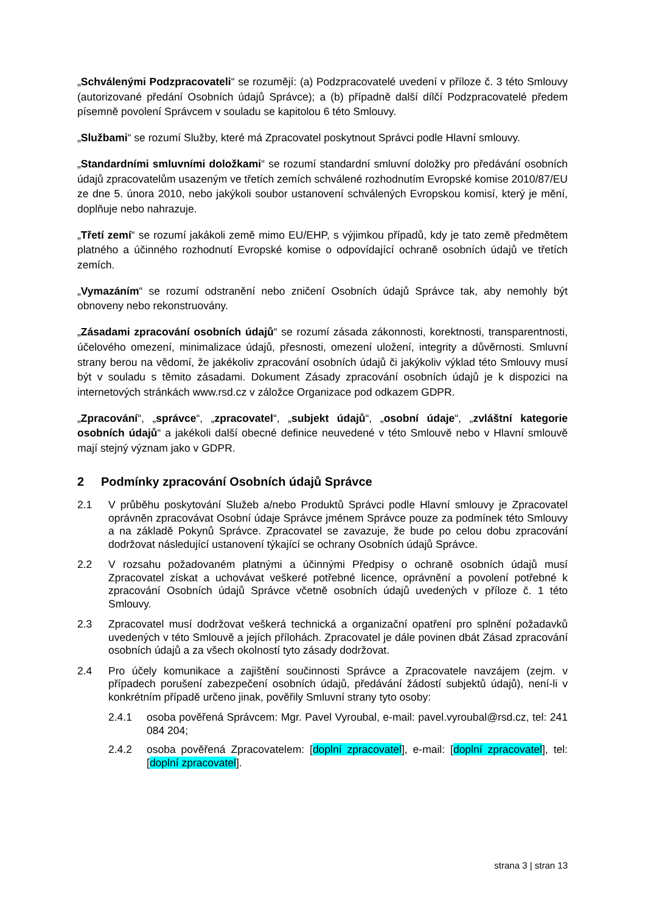„Schválenými Podzpracovateli“ se rozumějí: (a) Podzpracovatelé uvedení v příloze č. 3 této Smlouvy (autorizované předání Osobních údajů Správce); a (b) případně další dílčí Podzpracovatelé předem písemně povolení Správcem v souladu se kapitolou 6 této Smlouvy.
„Službami“ se rozumí Služby, které má Zpracovatel poskytnout Správci podle Hlavní smlouvy.
„Standardními smluvními doložkami“ se rozumí standardní smluvní doložky pro předávání osobních údajů zpracovatelům usazeným ve třetích zemích schválené rozhodnutím Evropské komise 2010/87/EU ze dne 5. února 2010, nebo jakýkoli soubor ustanovení schválených Evropskou komisí, který je mění, doplňuje nebo nahrazuje.
„Třetí zemí“ se rozumí jakákoli země mimo EU/EHP, s výjimkou případů, kdy je tato země předmětem platného a účinného rozhodnutí Evropské komise o odpovídající ochraně osobních údajů ve třetích zemích.
„Vymazáním“ se rozumí odstranění nebo zničení Osobních údajů Správce tak, aby nemohly být obnoveny nebo rekonstruovány.
„Zásadami zpracování osobních údajů“ se rozumí zásada zákonnosti, korektnosti, transparentnosti, účelového omezení, minimalizace údajů, přesnosti, omezení uložení, integrity a důvěrnosti. Smluvní strany berou na vědomí, že jakékoliv zpracování osobních údajů či jakýkoliv výklad této Smlouvy musí být v souladu s těmito zásadami. Dokument Zásady zpracování osobních údajů je k dispozici na internetových stránkách www.rsd.cz v záložce Organizace pod odkazem GDPR.
„Zpracování“, „správce“, „zpracovatel“, „subjekt údajů“, „osobní údaje“, „zvláštní kategorie osobních údajů“ a jakékoli další obecné definice neuvedené v této Smlouvě nebo v Hlavní smlouvě mají stejný význam jako v GDPR.
2 Podmínky zpracování Osobních údajů Správce
2.1 V průběhu poskytování Služeb a/nebo Produktů Správci podle Hlavní smlouvy je Zpracovatel oprávněn zpracovávat Osobní údaje Správce jménem Správce pouze za podmínek této Smlouvy a na základě Pokynů Správce. Zpracovatel se zavazuje, že bude po celou dobu zpracování dodržovat následující ustanovení týkající se ochrany Osobních údajů Správce.
2.2 V rozsahu požadovaném platnými a účinnými Předpisy o ochraně osobních údajů musí Zpracovatel získat a uchovávat veškeré potřebné licence, oprávnění a povolení potřebné k zpracování Osobních údajů Správce včetně osobních údajů uvedených v příloze č. 1 této Smlouvy.
2.3 Zpracovatel musí dodržovat veškerá technická a organizační opatření pro splnění požadavků uvedených v této Smlouvě a jejích přílohách. Zpracovatel je dále povinen dbát Zásad zpracování osobních údajů a za všech okolností tyto zásady dodržovat.
2.4 Pro účely komunikace a zajištění součinnosti Správce a Zpracovatele navzájem (zejm. v případech porušení zabezpečení osobních údajů, předávání žádostí subjektů údajů), není-li v konkrétním případě určeno jinak, pověřily Smluvní strany tyto osoby:
2.4.1 osoba pověřená Správcem: Mgr. Pavel Vyroubal, e-mail: pavel.vyroubal@rsd.cz, tel: 241 084 204;
2.4.2 osoba pověřená Zpracovatelem: [doplní zpracovatel], e-mail: [doplní zpracovatel], tel: [doplní zpracovatel].
strana 3 | stran 13